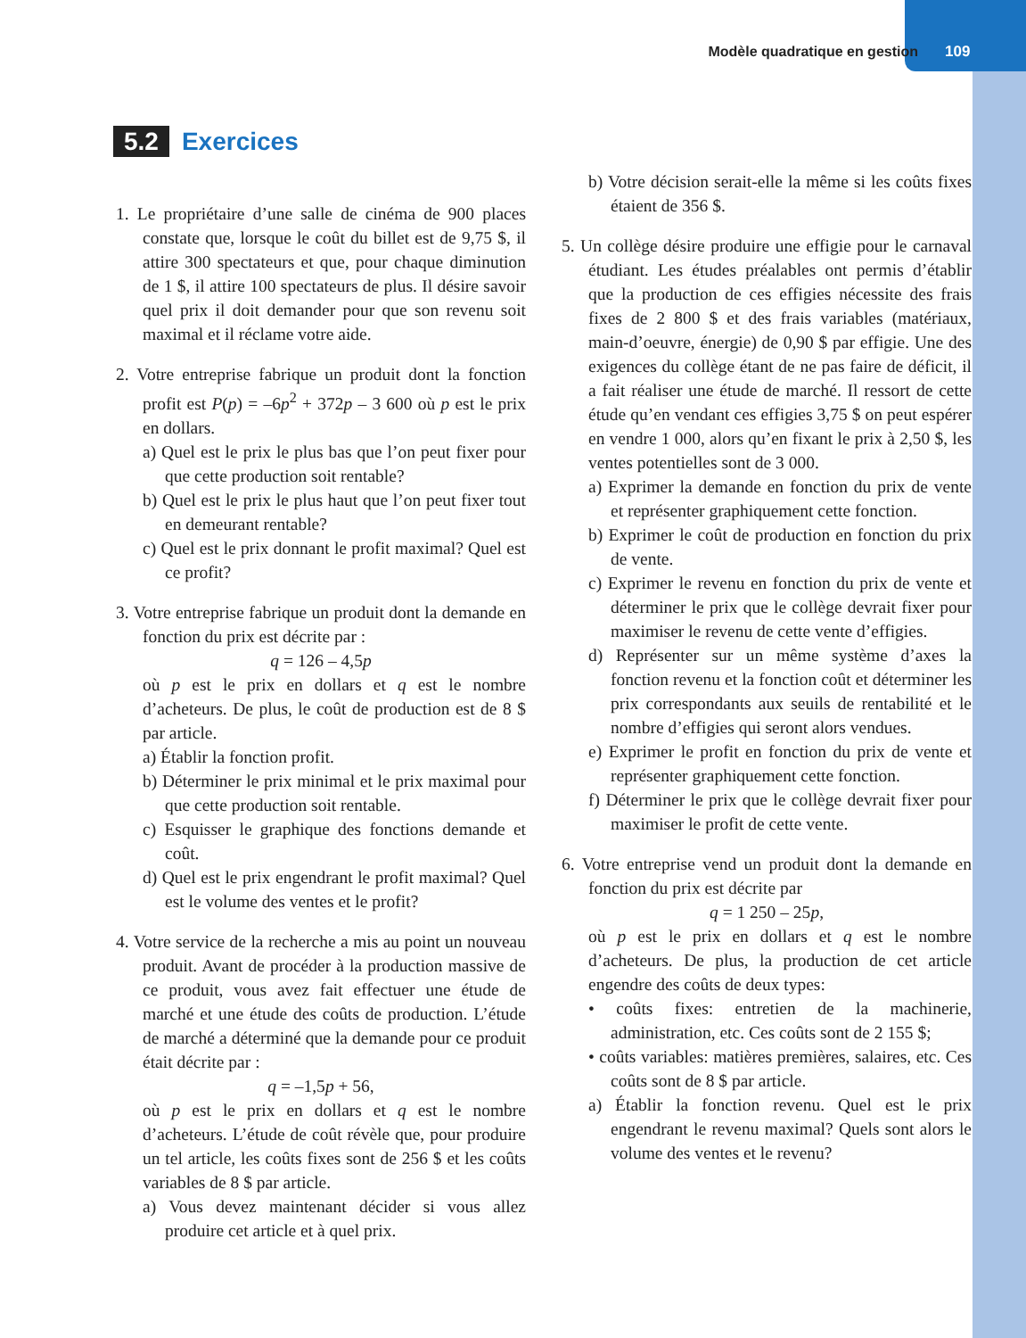Modèle quadratique en gestion 109
5.2 Exercices
1. Le propriétaire d’une salle de cinéma de 900 places constate que, lorsque le coût du billet est de 9,75 $, il attire 300 spectateurs et que, pour chaque diminution de 1 $, il attire 100 spectateurs de plus. Il désire savoir quel prix il doit demander pour que son revenu soit maximal et il réclame votre aide.
2. Votre entreprise fabrique un produit dont la fonction profit est P(p) = –6p<sup>2</sup> + 372p – 3 600 où p est le prix en dollars.
a) Quel est le prix le plus bas que l’on peut fixer pour que cette production soit rentable?
b) Quel est le prix le plus haut que l’on peut fixer tout en demeurant rentable?
c) Quel est le prix donnant le profit maximal? Quel est ce profit?
3. Votre entreprise fabrique un produit dont la demande en fonction du prix est décrite par :
q = 126 – 4,5p
où p est le prix en dollars et q est le nombre d’acheteurs. De plus, le coût de production est de 8 $ par article.
a) Établir la fonction profit.
b) Déterminer le prix minimal et le prix maximal pour que cette production soit rentable.
c) Esquisser le graphique des fonctions demande et coût.
d) Quel est le prix engendrant le profit maximal? Quel est le volume des ventes et le profit?
4. Votre service de la recherche a mis au point un nouveau produit. Avant de procéder à la production massive de ce produit, vous avez fait effectuer une étude de marché et une étude des coûts de production. L’étude de marché a déterminé que la demande pour ce produit était décrite par :
q = –1,5p + 56,
où p est le prix en dollars et q est le nombre d’acheteurs. L’étude de coût révèle que, pour produire un tel article, les coûts fixes sont de 256 $ et les coûts variables de 8 $ par article.
a) Vous devez maintenant décider si vous allez produire cet article et à quel prix.
b) Votre décision serait-elle la même si les coûts fixes étaient de 356 $.
5. Un collège désire produire une effigie pour le carnaval étudiant. Les études préalables ont permis d’établir que la production de ces effigies nécessite des frais fixes de 2 800 $ et des frais variables (matériaux, main-d’oeuvre, énergie) de 0,90 $ par effigie. Une des exigences du collège étant de ne pas faire de déficit, il a fait réaliser une étude de marché. Il ressort de cette étude qu’en vendant ces effigies 3,75 $ on peut espérer en vendre 1 000, alors qu’en fixant le prix à 2,50 $, les ventes potentielles sont de 3 000.
a) Exprimer la demande en fonction du prix de vente et représenter graphiquement cette fonction.
b) Exprimer le coût de production en fonction du prix de vente.
c) Exprimer le revenu en fonction du prix de vente et déterminer le prix que le collège devrait fixer pour maximiser le revenu de cette vente d’effigies.
d) Représenter sur un même système d’axes la fonction revenu et la fonction coût et déterminer les prix correspondants aux seuils de rentabilité et le nombre d’effigies qui seront alors vendues.
e) Exprimer le profit en fonction du prix de vente et représenter graphiquement cette fonction.
f) Déterminer le prix que le collège devrait fixer pour maximiser le profit de cette vente.
6. Votre entreprise vend un produit dont la demande en fonction du prix est décrite par
q = 1 250 – 25p,
où p est le prix en dollars et q est le nombre d’acheteurs. De plus, la production de cet article engendre des coûts de deux types:
• coûts fixes: entretien de la machinerie, administration, etc. Ces coûts sont de 2 155 $;
• coûts variables: matières premières, salaires, etc. Ces coûts sont de 8 $ par article.
a) Établir la fonction revenu. Quel est le prix engendrant le revenu maximal? Quels sont alors le volume des ventes et le revenu?